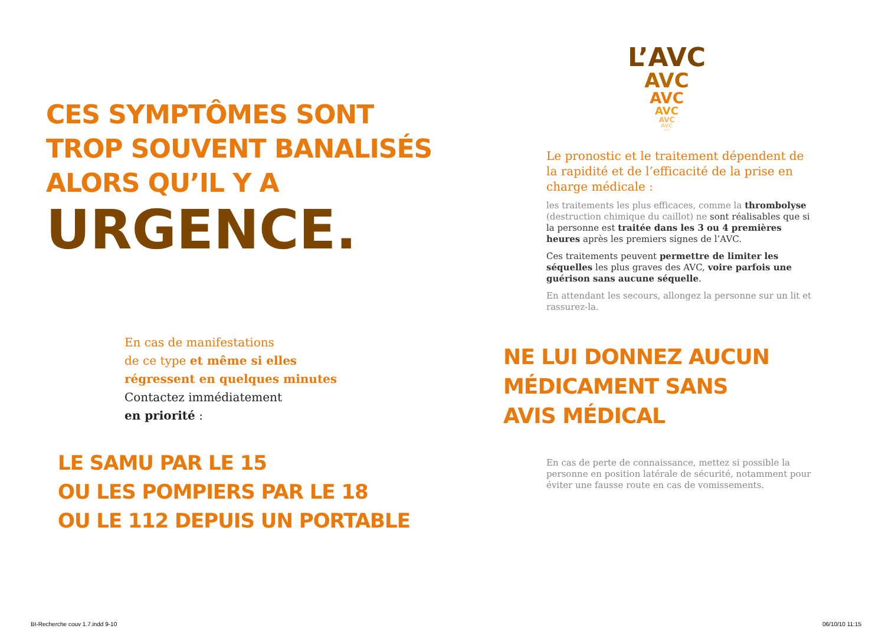CES SYMPTÔMES SONT
TROP SOUVENT BANALISÉS
ALORS QU’IL Y A
URGENCE.
En cas de manifestations
de ce type et même si elles
régressent en quelques minutes
Contactez immédiatement
en priorité :
LE SAMU PAR LE 15
OU LES POMPIERS PAR LE 18
OU LE 112 DEPUIS UN PORTABLE
BI-Recherche couv 1.7.indd 9-10
L’AVC
AVC
AVC
AVC
AVC
AVC
AVC
Le pronostic et le traitement dépendent de la rapidité et de l’efficacité de la prise en charge médicale :
les traitements les plus efficaces, comme la thrombolyse (destruction chimique du caillot) ne sont réalisables que si la personne est traitée dans les 3 ou 4 premières heures après les premiers signes de l’AVC.
Ces traitements peuvent permettre de limiter les séquelles les plus graves des AVC, voire parfois une guérison sans aucune séquelle.
En attendant les secours, allongez la personne sur un lit et rassurez-la.
NE LUI DONNEZ AUCUN
MÉDICAMENT SANS
AVIS MÉDICAL
En cas de perte de connaissance, mettez si possible la personne en position latérale de sécurité, notamment pour éviter une fausse route en cas de vomissements.
06/10/10 11:15